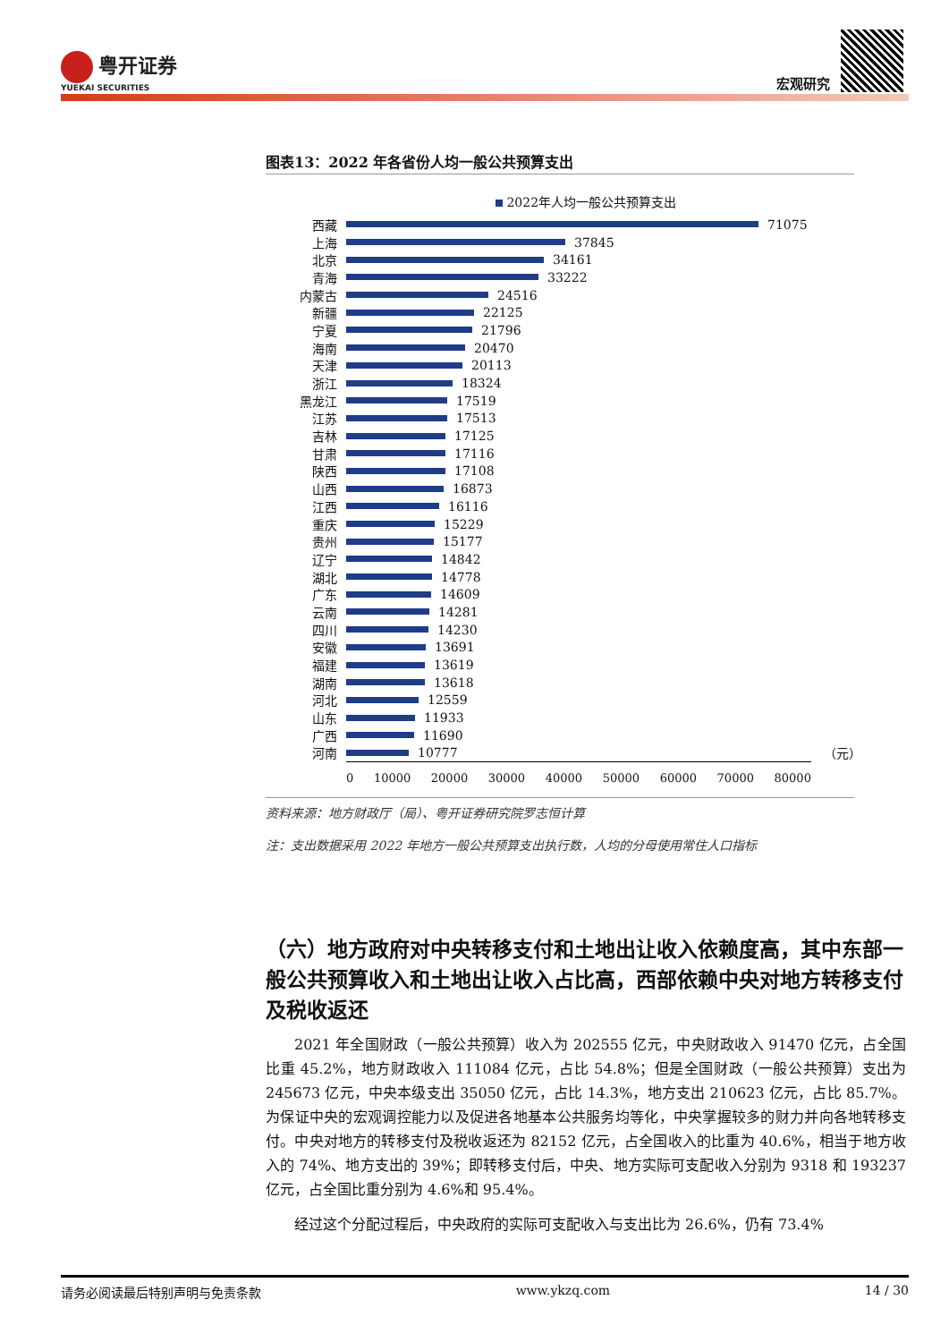粤开证券
YUEKAI SECURITIES
宏观研究
图表13：2022 年各省份人均一般公共预算支出
2022年人均一般公共预算支出
西藏 71075
上海 37845
北京 34161
青海 33222
内蒙古 24516
新疆 22125
宁夏 21796
海南 20470
天津 20113
浙江 18324
黑龙江 17519
江苏 17513
吉林 17125
甘肃 17116
陕西 17108
山西 16873
江西 16116
重庆 15229
贵州 15177
辽宁 14842
湖北 14778
广东 14609
云南 14281
四川 14230
安徽 13691
福建 13619
湖南 13618
河北 12559
山东 11933
广西 11690
河南 10777 （元）
0 10000 20000 30000 40000 50000 60000 70000 80000
资料来源：地方财政厅（局）、粤开证券研究院罗志恒计算
注：支出数据采用 2022 年地方一般公共预算支出执行数，人均的分母使用常住人口指标
（六）地方政府对中央转移支付和土地出让收入依赖度高，其中东部一般公共预算收入和土地出让收入占比高，西部依赖中央对地方转移支付及税收返还
2021 年全国财政（一般公共预算）收入为 202555 亿元，中央财政收入 91470 亿元，占全国比重 45.2%，地方财政收入 111084 亿元，占比 54.8%；但是全国财政（一般公共预算）支出为 245673 亿元，中央本级支出 35050 亿元，占比 14.3%，地方支出 210623 亿元，占比 85.7%。为保证中央的宏观调控能力以及促进各地基本公共服务均等化，中央掌握较多的财力并向各地转移支付。中央对地方的转移支付及税收返还为 82152 亿元，占全国收入的比重为 40.6%，相当于地方收入的 74%、地方支出的 39%；即转移支付后，中央、地方实际可支配收入分别为 9318 和 193237 亿元，占全国比重分别为 4.6%和 95.4%。
经过这个分配过程后，中央政府的实际可支配收入与支出比为 26.6%，仍有 73.4%
请务必阅读最后特别声明与免责条款 www.ykzq.com 14 / 30